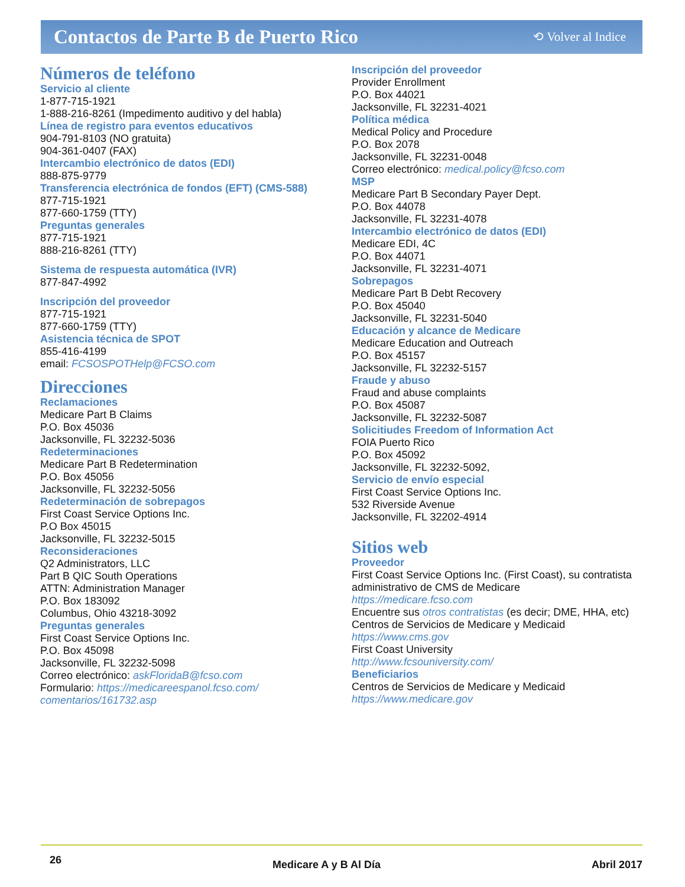Contactos de Parte B de Puerto Rico
⟲ Volver al Indice
Números de teléfono
Servicio al cliente
1-877-715-1921
1-888-216-8261 (Impedimento auditivo y del habla)
Línea de registro para eventos educativos
904-791-8103 (NO gratuita)
904-361-0407 (FAX)
Intercambio electrónico de datos (EDI)
888-875-9779
Transferencia electrónica de fondos (EFT) (CMS-588)
877-715-1921
877-660-1759 (TTY)
Preguntas generales
877-715-1921
888-216-8261 (TTY)
Sistema de respuesta automática (IVR)
877-847-4992
Inscripción del proveedor
877-715-1921
877-660-1759 (TTY)
Asistencia técnica de SPOT
855-416-4199
email: FCSOSPOTHelp@FCSO.com
Direcciones
Reclamaciones
Medicare Part B Claims
P.O. Box 45036
Jacksonville, FL 32232-5036
Redeterminaciones
Medicare Part B Redetermination
P.O. Box 45056
Jacksonville, FL 32232-5056
Redeterminación de sobrepagos
First Coast Service Options Inc.
P.O Box 45015
Jacksonville, FL 32232-5015
Reconsideraciones
Q2 Administrators, LLC
Part B QIC South Operations
ATTN: Administration Manager
P.O. Box 183092
Columbus, Ohio 43218-3092
Preguntas generales
First Coast Service Options Inc.
P.O. Box 45098
Jacksonville, FL 32232-5098
Correo electrónico: askFloridaB@fcso.com
Formulario: https://medicareespanol.fcso.com/ comentarios/161732.asp
Inscripción del proveedor
Provider Enrollment
P.O. Box 44021
Jacksonville, FL 32231-4021
Política médica
Medical Policy and Procedure
P.O. Box 2078
Jacksonville, FL 32231-0048
Correo electrónico: medical.policy@fcso.com
MSP
Medicare Part B Secondary Payer Dept.
P.O. Box 44078
Jacksonville, FL 32231-4078
Intercambio electrónico de datos (EDI)
Medicare EDI, 4C
P.O. Box 44071
Jacksonville, FL 32231-4071
Sobrepagos
Medicare Part B Debt Recovery
P.O. Box 45040
Jacksonville, FL 32231-5040
Educación y alcance de Medicare
Medicare Education and Outreach
P.O. Box 45157
Jacksonville, FL 32232-5157
Fraude y abuso
Fraud and abuse complaints
P.O. Box 45087
Jacksonville, FL 32232-5087
Solicitiudes Freedom of Information Act
FOIA Puerto Rico
P.O. Box 45092
Jacksonville, FL 32232-5092,
Servicio de envío especial
First Coast Service Options Inc.
532 Riverside Avenue
Jacksonville, FL 32202-4914
Sitios web
Proveedor
First Coast Service Options Inc. (First Coast), su contratista administrativo de CMS de Medicare
https://medicare.fcso.com
Encuentre sus otros contratistas (es decir; DME, HHA, etc)
Centros de Servicios de Medicare y Medicaid
https://www.cms.gov
First Coast University
http://www.fcsouniversity.com/
Beneficiarios
Centros de Servicios de Medicare y Medicaid
https://www.medicare.gov
26 Medicare A y B Al Día Abril 2017